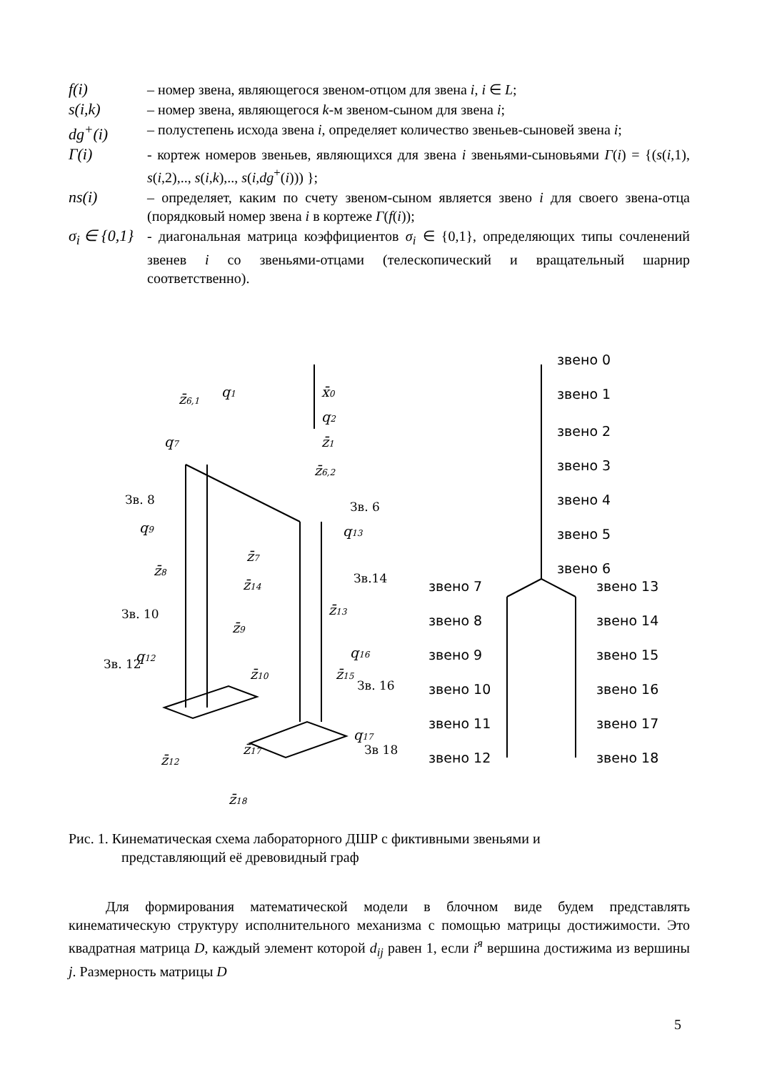f(i) – номер звена, являющегося звеном-отцом для звена i, i ∈ L;
s(i,k) – номер звена, являющегося k-м звеном-сыном для звена i;
dg<sup>+</sup>(i) – полустепень исхода звена i, определяет количество звеньев-сыновей звена i;
Γ(i) - кортеж номеров звеньев, являющихся для звена i звеньями-сыновьями Γ(i) = {(s(i,1), s(i,2),.., s(i,k),.., s(i,dg<sup>+</sup>(i))) };
ns(i) – определяет, каким по счету звеном-сыном является звено i для своего звена-отца (порядковый номер звена i в кортеже Γ(f(i));
σ<sub>i</sub> ∈ {0,1}
- диагональная матрица коэффициентов σ<sub>i</sub> ∈ {0,1}, определяющих типы сочленений звенев i со звеньями-отцами (телескопический и вращательный шарнир соответственно).
z̄6,1
q1
x̄0
q2
z̄1
q7
z̄6,2
q9
q13
z̄7
z̄8
z̄14
z̄13
z̄9
q12
q16
z̄10
z̄15
q17
z̄17
z̄12
z̄18
Зв. 8
Зв. 6
Зв.14
Зв. 10
Зв. 12
Зв. 16
Зв 18
звено 0
звено 1
звено 2
звено 3
звено 4
звено 5
звено 6
звено 7
звено 13
звено 8
звено 14
звено 9
звено 15
звено 10
звено 16
звено 11
звено 17
звено 12
звено 18
Рис. 1. Кинематическая схема лабораторного ДШР с фиктивными звеньями и
представляющий её древовидный граф
Для формирования математической модели в блочном виде будем представлять кинематическую структуру исполнительного механизма с помощью матрицы достижимости. Это квадратная матрица D, каждый элемент которой d<sub>ij</sub> равен 1, если i<sup>я</sup> вершина достижима из вершины j. Размерность матрицы D
5